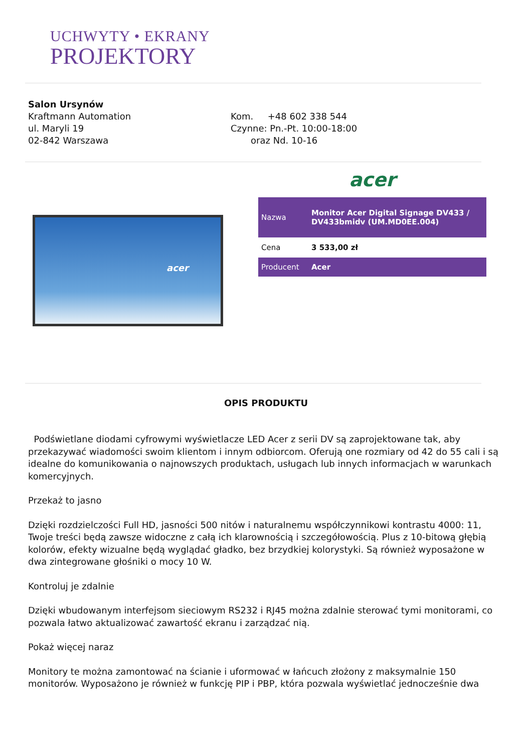UCHWYTY • EKRANY
PROJEKTORY
Salon Ursynów
Kraftmann Automation
ul. Maryli 19
02-842 Warszawa
Kom. +48 602 338 544
Czynne: Pn.-Pt. 10:00-18:00
oraz Nd. 10-16
acer
acer
| Nazwa | Monitor Acer Digital Signage DV433 / DV433bmidv (UM.MD0EE.004) |
| Cena | 3 533,00 zł |
| Producent | Acer |
OPIS PRODUKTU
Podświetlane diodami cyfrowymi wyświetlacze LED Acer z serii DV są zaprojektowane tak, aby przekazywać wiadomości swoim klientom i innym odbiorcom. Oferują one rozmiary od 42 do 55 cali i są idealne do komunikowania o najnowszych produktach, usługach lub innych informacjach w warunkach komercyjnych.
Przekaż to jasno
Dzięki rozdzielczości Full HD, jasności 500 nitów i naturalnemu współczynnikowi kontrastu 4000: 11, Twoje treści będą zawsze widoczne z całą ich klarownością i szczegółowością. Plus z 10-bitową głębią kolorów, efekty wizualne będą wyglądać gładko, bez brzydkiej kolorystyki. Są również wyposażone w dwa zintegrowane głośniki o mocy 10 W.
Kontroluj je zdalnie
Dzięki wbudowanym interfejsom sieciowym RS232 i RJ45 można zdalnie sterować tymi monitorami, co pozwala łatwo aktualizować zawartość ekranu i zarządzać nią.
Pokaż więcej naraz
Monitory te można zamontować na ścianie i uformować w łańcuch złożony z maksymalnie 150 monitorów. Wyposażono je również w funkcję PIP i PBP, która pozwala wyświetlać jednocześnie dwa